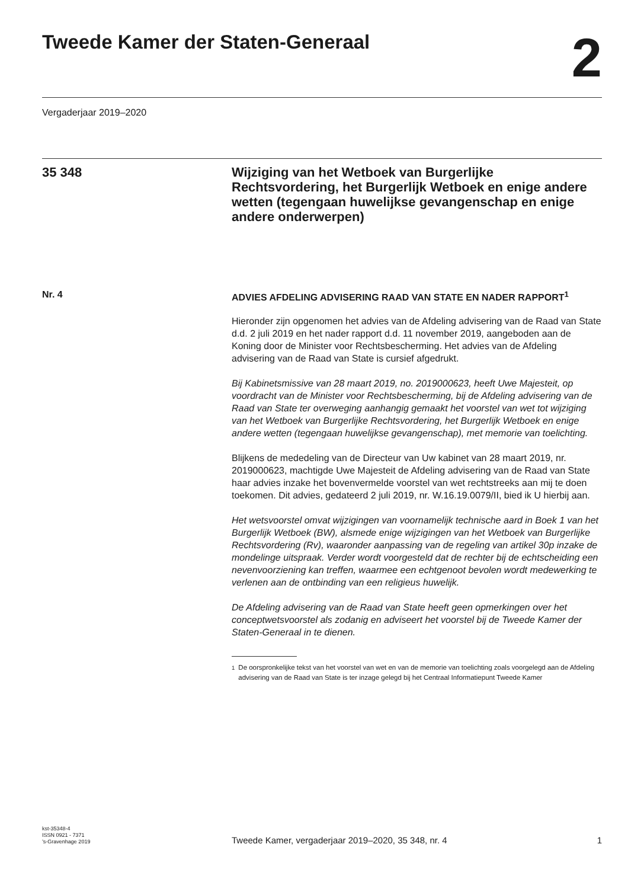Tweede Kamer der Staten-Generaal
2
Vergaderjaar 2019–2020
35 348
Wijziging van het Wetboek van Burgerlijke Rechtsvordering, het Burgerlijk Wetboek en enige andere wetten (tegengaan huwelijkse gevangenschap en enige andere onderwerpen)
Nr. 4
ADVIES AFDELING ADVISERING RAAD VAN STATE EN NADER RAPPORT<sup>1</sup>
Hieronder zijn opgenomen het advies van de Afdeling advisering van de Raad van State d.d. 2 juli 2019 en het nader rapport d.d. 11 november 2019, aangeboden aan de Koning door de Minister voor Rechtsbescherming. Het advies van de Afdeling advisering van de Raad van State is cursief afgedrukt.
Bij Kabinetsmissive van 28 maart 2019, no. 2019000623, heeft Uwe Majesteit, op voordracht van de Minister voor Rechtsbescherming, bij de Afdeling advisering van de Raad van State ter overweging aanhangig gemaakt het voorstel van wet tot wijziging van het Wetboek van Burgerlijke Rechtsvordering, het Burgerlijk Wetboek en enige andere wetten (tegengaan huwelijkse gevangenschap), met memorie van toelichting.
Blijkens de mededeling van de Directeur van Uw kabinet van 28 maart 2019, nr. 2019000623, machtigde Uwe Majesteit de Afdeling advisering van de Raad van State haar advies inzake het bovenvermelde voorstel van wet rechtstreeks aan mij te doen toekomen. Dit advies, gedateerd 2 juli 2019, nr. W.16.19.0079/II, bied ik U hierbij aan.
Het wetsvoorstel omvat wijzigingen van voornamelijk technische aard in Boek 1 van het Burgerlijk Wetboek (BW), alsmede enige wijzigingen van het Wetboek van Burgerlijke Rechtsvordering (Rv), waaronder aanpassing van de regeling van artikel 30p inzake de mondelinge uitspraak. Verder wordt voorgesteld dat de rechter bij de echtscheiding een nevenvoorziening kan treffen, waarmee een echtgenoot bevolen wordt medewerking te verlenen aan de ontbinding van een religieus huwelijk.
De Afdeling advisering van de Raad van State heeft geen opmerkingen over het conceptwetsvoorstel als zodanig en adviseert het voorstel bij de Tweede Kamer der Staten-Generaal in te dienen.
<sup>1</sup> De oorspronkelijke tekst van het voorstel van wet en van de memorie van toelichting zoals voorgelegd aan de Afdeling advisering van de Raad van State is ter inzage gelegd bij het Centraal Informatiepunt Tweede Kamer
kst-35348-4
ISSN 0921 - 7371
’s-Gravenhage 2019
Tweede Kamer, vergaderjaar 2019–2020, 35 348, nr. 4
1